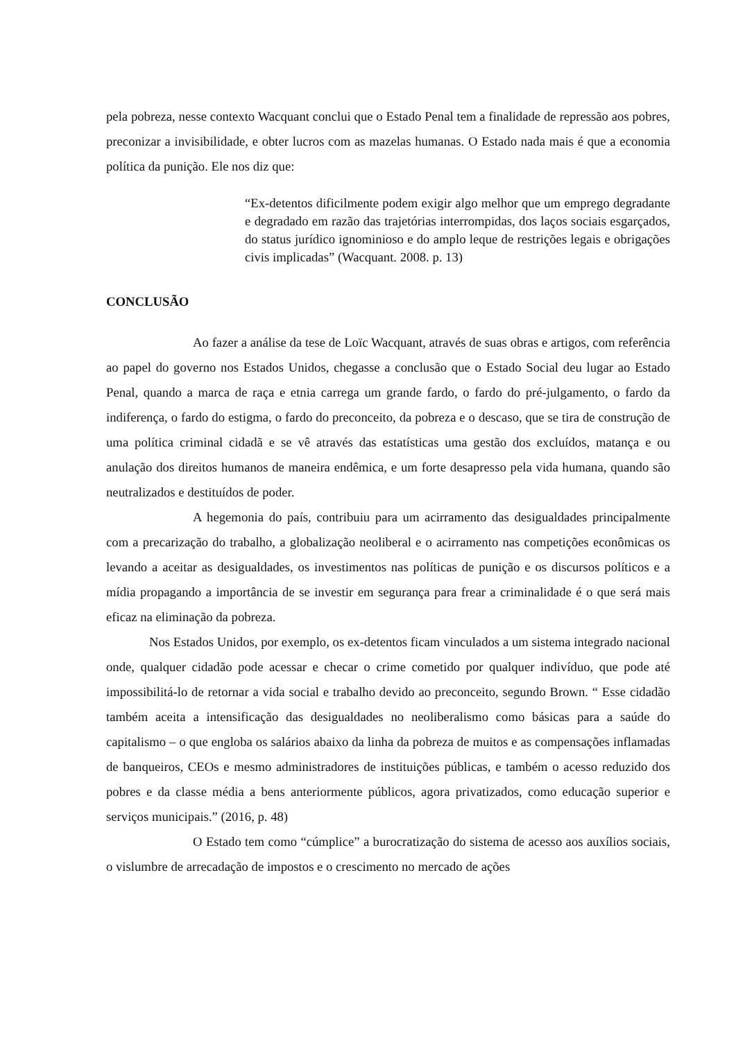pela pobreza, nesse contexto Wacquant conclui que o Estado Penal tem a finalidade de repressão aos pobres, preconizar a invisibilidade, e obter lucros com as mazelas humanas. O Estado nada mais é que a economia política da punição. Ele nos diz que:
“Ex-detentos dificilmente podem exigir algo melhor que um emprego degradante e degradado em razão das trajetórias interrompidas, dos laços sociais esgarçados, do status jurídico ignominioso e do amplo leque de restrições legais e obrigações civis implicadas” (Wacquant. 2008. p. 13)
CONCLUSÃO
Ao fazer a análise da tese de Loïc Wacquant, através de suas obras e artigos, com referência ao papel do governo nos Estados Unidos, chegasse a conclusão que o Estado Social deu lugar ao Estado Penal, quando a marca de raça e etnia carrega um grande fardo, o fardo do pré-julgamento, o fardo da indiferença, o fardo do estigma, o fardo do preconceito, da pobreza e o descaso, que se tira de construção de uma política criminal cidadã e se vê através das estatísticas uma gestão dos excluídos, matança e ou anulação dos direitos humanos de maneira endêmica, e um forte desapresso pela vida humana, quando são neutralizados e destituídos de poder.
A hegemonia do país, contribuiu para um acirramento das desigualdades principalmente com a precarização do trabalho, a globalização neoliberal e o acirramento nas competições econômicas os levando a aceitar as desigualdades, os investimentos nas políticas de punição e os discursos políticos e a mídia propagando a importância de se investir em segurança para frear a criminalidade é o que será mais eficaz na eliminação da pobreza.
Nos Estados Unidos, por exemplo, os ex-detentos ficam vinculados a um sistema integrado nacional onde, qualquer cidadão pode acessar e checar o crime cometido por qualquer indivíduo, que pode até impossibilitá-lo de retornar a vida social e trabalho devido ao preconceito, segundo Brown. “ Esse cidadão também aceita a intensificação das desigualdades no neoliberalismo como básicas para a saúde do capitalismo – o que engloba os salários abaixo da linha da pobreza de muitos e as compensações inflamadas de banqueiros, CEOs e mesmo administradores de instituições públicas, e também o acesso reduzido dos pobres e da classe média a bens anteriormente públicos, agora privatizados, como educação superior e serviços municipais.” (2016, p. 48)
O Estado tem como “cúmplice” a burocratização do sistema de acesso aos auxílios sociais, o vislumbre de arrecadação de impostos e o crescimento no mercado de ações